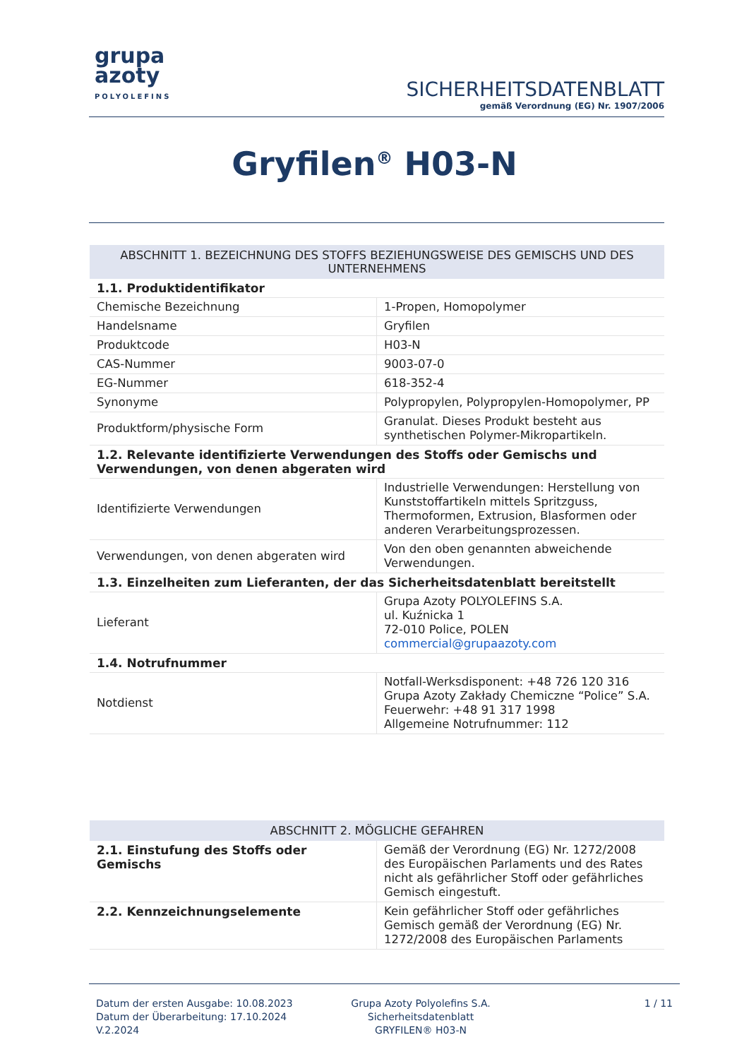grupa
azoty
POLYOLEFINS
SICHERHEITSDATENBLATT
gemäß Verordnung (EG) Nr. 1907/2006
Gryfilen<sup>®</sup> H03-N
| ABSCHNITT 1. BEZEICHNUNG DES STOFFS BEZIEHUNGSWEISE DES GEMISCHS UND DES UNTERNEHMENS | |
| --- | --- |
| 1.1. Produktidentifikator | |
| Chemische Bezeichnung | 1-Propen, Homopolymer |
| Handelsname | Gryfilen |
| Produktcode | H03-N |
| CAS-Nummer | 9003-07-0 |
| EG-Nummer | 618-352-4 |
| Synonyme | Polypropylen, Polypropylen-Homopolymer, PP |
| Produktform/physische Form | Granulat. Dieses Produkt besteht aus synthetischen Polymer-Mikropartikeln. |
| 1.2. Relevante identifizierte Verwendungen des Stoffs oder Gemischs und Verwendungen, von denen abgeraten wird | |
| Identifizierte Verwendungen | Industrielle Verwendungen: Herstellung von Kunststoffartikeln mittels Spritzguss, Thermoformen, Extrusion, Blasformen oder anderen Verarbeitungsprozessen. |
| Verwendungen, von denen abgeraten wird | Von den oben genannten abweichende Verwendungen. |
| 1.3. Einzelheiten zum Lieferanten, der das Sicherheitsdatenblatt bereitstellt | |
| Lieferant | Grupa Azoty POLYOLEFINS S.A. ul. Kuźnicka 1 72-010 Police, POLEN commercial@grupaazoty.com |
| 1.4. Notrufnummer | |
| Notdienst | Notfall-Werksdisponent: +48 726 120 316 Grupa Azoty Zakłady Chemiczne “Police” S.A. Feuerwehr: +48 91 317 1998 Allgemeine Notrufnummer: 112 |
| ABSCHNITT 2. MÖGLICHE GEFAHREN | |
| --- | --- |
| 2.1. Einstufung des Stoffs oder Gemischs | Gemäß der Verordnung (EG) Nr. 1272/2008 des Europäischen Parlaments und des Rates nicht als gefährlicher Stoff oder gefährliches Gemisch eingestuft. |
| 2.2. Kennzeichnungselemente | Kein gefährlicher Stoff oder gefährliches Gemisch gemäß der Verordnung (EG) Nr. 1272/2008 des Europäischen Parlaments |
Datum der ersten Ausgabe: 10.08.2023
Datum der Überarbeitung: 17.10.2024
V.2.2024
Grupa Azoty Polyolefins S.A.
Sicherheitsdatenblatt
GRYFILEN® H03-N
1 / 11